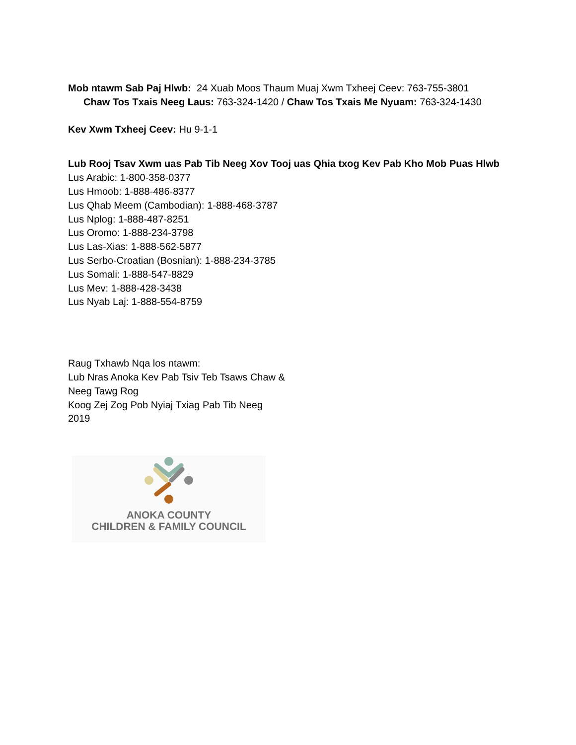Mob ntawm Sab Paj Hlwb: 24 Xuab Moos Thaum Muaj Xwm Txheej Ceev: 763-755-3801
Chaw Tos Txais Neeg Laus: 763-324-1420 / Chaw Tos Txais Me Nyuam: 763-324-1430
Kev Xwm Txheej Ceev: Hu 9-1-1
Lub Rooj Tsav Xwm uas Pab Tib Neeg Xov Tooj uas Qhia txog Kev Pab Kho Mob Puas Hlwb
Lus Arabic: 1-800-358-0377
Lus Hmoob: 1-888-486-8377
Lus Qhab Meem (Cambodian): 1-888-468-3787
Lus Nplog: 1-888-487-8251
Lus Oromo: 1-888-234-3798
Lus Las-Xias: 1-888-562-5877
Lus Serbo-Croatian (Bosnian): 1-888-234-3785
Lus Somali: 1-888-547-8829
Lus Mev: 1-888-428-3438
Lus Nyab Laj: 1-888-554-8759
Raug Txhawb Nqa los ntawm:
Lub Nras Anoka Kev Pab Tsiv Teb Tsaws Chaw &
Neeg Tawg Rog
Koog Zej Zog Pob Nyiaj Txiag Pab Tib Neeg
2019
ANOKA COUNTY
CHILDREN & FAMILY COUNCIL